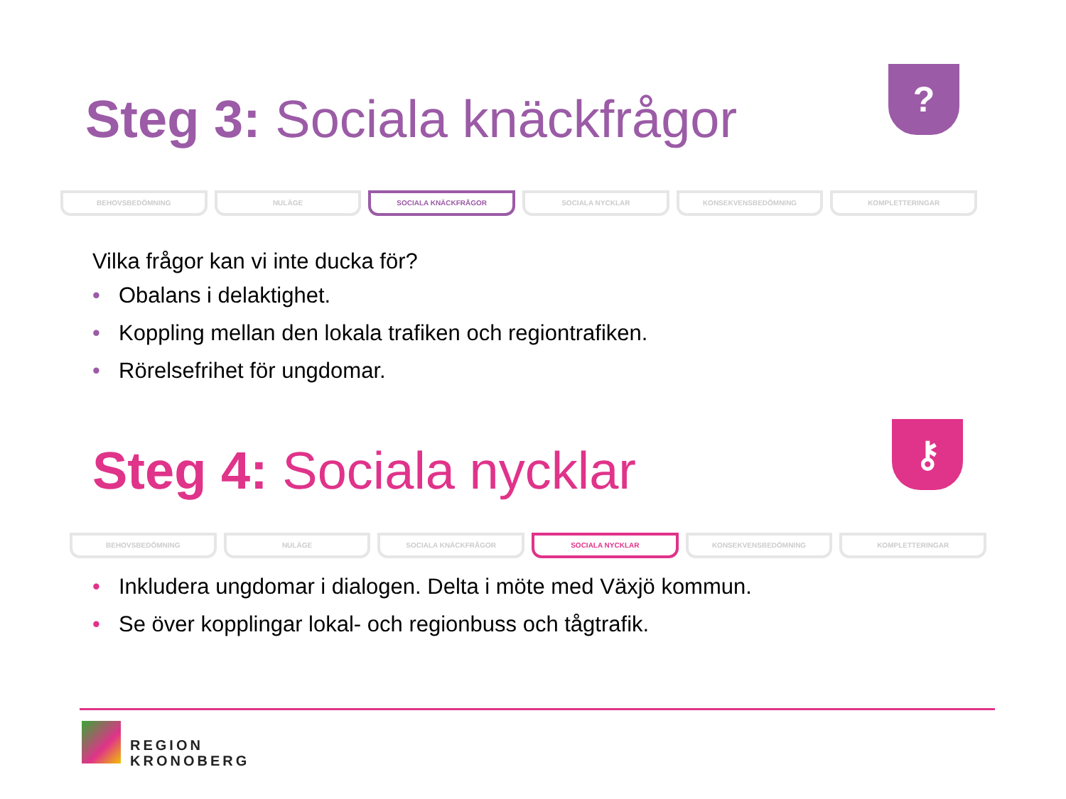Steg 3: Sociala knäckfrågor
?
BEHOVSBEDÖMNING NULÄGE SOCIALA KNÄCKFRÅGOR SOCIALA NYCKLAR KONSEKVENSBEDÖMNING KOMPLETTERINGAR
Vilka frågor kan vi inte ducka för?
• Obalans i delaktighet.
• Koppling mellan den lokala trafiken och regiontrafiken.
• Rörelsefrihet för ungdomar.
Steg 4: Sociala nycklar
⚷
BEHOVSBEDÖMNING NULÄGE SOCIALA KNÄCKFRÅGOR SOCIALA NYCKLAR KONSEKVENSBEDÖMNING KOMPLETTERINGAR
• Inkludera ungdomar i dialogen. Delta i möte med Växjö kommun.
• Se över kopplingar lokal- och regionbuss och tågtrafik.
REGION
KRONOBERG